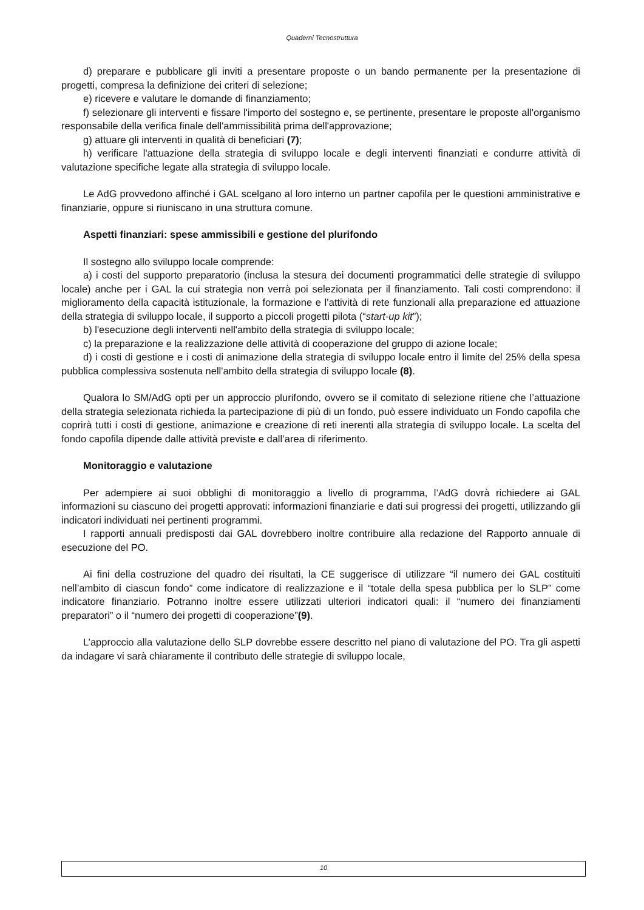Quaderni Tecnostruttura
d) preparare e pubblicare gli inviti a presentare proposte o un bando permanente per la presentazione di progetti, compresa la definizione dei criteri di selezione;
e) ricevere e valutare le domande di finanziamento;
f) selezionare gli interventi e fissare l'importo del sostegno e, se pertinente, presentare le proposte all'organismo responsabile della verifica finale dell'ammissibilità prima dell'approvazione;
g) attuare gli interventi in qualità di beneficiari (7);
h) verificare l'attuazione della strategia di sviluppo locale e degli interventi finanziati e condurre attività di valutazione specifiche legate alla strategia di sviluppo locale.
Le AdG provvedono affinché i GAL scelgano al loro interno un partner capofila per le questioni amministrative e finanziarie, oppure si riuniscano in una struttura comune.
Aspetti finanziari: spese ammissibili e gestione del plurifondo
Il sostegno allo sviluppo locale comprende:
a) i costi del supporto preparatorio (inclusa la stesura dei documenti programmatici delle strategie di sviluppo locale) anche per i GAL la cui strategia non verrà poi selezionata per il finanziamento. Tali costi comprendono: il miglioramento della capacità istituzionale, la formazione e l’attività di rete funzionali alla preparazione ed attuazione della strategia di sviluppo locale, il supporto a piccoli progetti pilota (“start-up kit”);
b) l'esecuzione degli interventi nell'ambito della strategia di sviluppo locale;
c) la preparazione e la realizzazione delle attività di cooperazione del gruppo di azione locale;
d) i costi di gestione e i costi di animazione della strategia di sviluppo locale entro il limite del 25% della spesa pubblica complessiva sostenuta nell'ambito della strategia di sviluppo locale (8).
Qualora lo SM/AdG opti per un approccio plurifondo, ovvero se il comitato di selezione ritiene che l’attuazione della strategia selezionata richieda la partecipazione di più di un fondo, può essere individuato un Fondo capofila che coprirà tutti i costi di gestione, animazione e creazione di reti inerenti alla strategia di sviluppo locale. La scelta del fondo capofila dipende dalle attività previste e dall’area di riferimento.
Monitoraggio e valutazione
Per adempiere ai suoi obblighi di monitoraggio a livello di programma, l’AdG dovrà richiedere ai GAL informazioni su ciascuno dei progetti approvati: informazioni finanziarie e dati sui progressi dei progetti, utilizzando gli indicatori individuati nei pertinenti programmi.
I rapporti annuali predisposti dai GAL dovrebbero inoltre contribuire alla redazione del Rapporto annuale di esecuzione del PO.
Ai fini della costruzione del quadro dei risultati, la CE suggerisce di utilizzare “il numero dei GAL costituiti nell’ambito di ciascun fondo” come indicatore di realizzazione e il “totale della spesa pubblica per lo SLP” come indicatore finanziario. Potranno inoltre essere utilizzati ulteriori indicatori quali: il “numero dei finanziamenti preparatori” o il “numero dei progetti di cooperazione”(9).
L’approccio alla valutazione dello SLP dovrebbe essere descritto nel piano di valutazione del PO. Tra gli aspetti da indagare vi sarà chiaramente il contributo delle strategie di sviluppo locale,
10